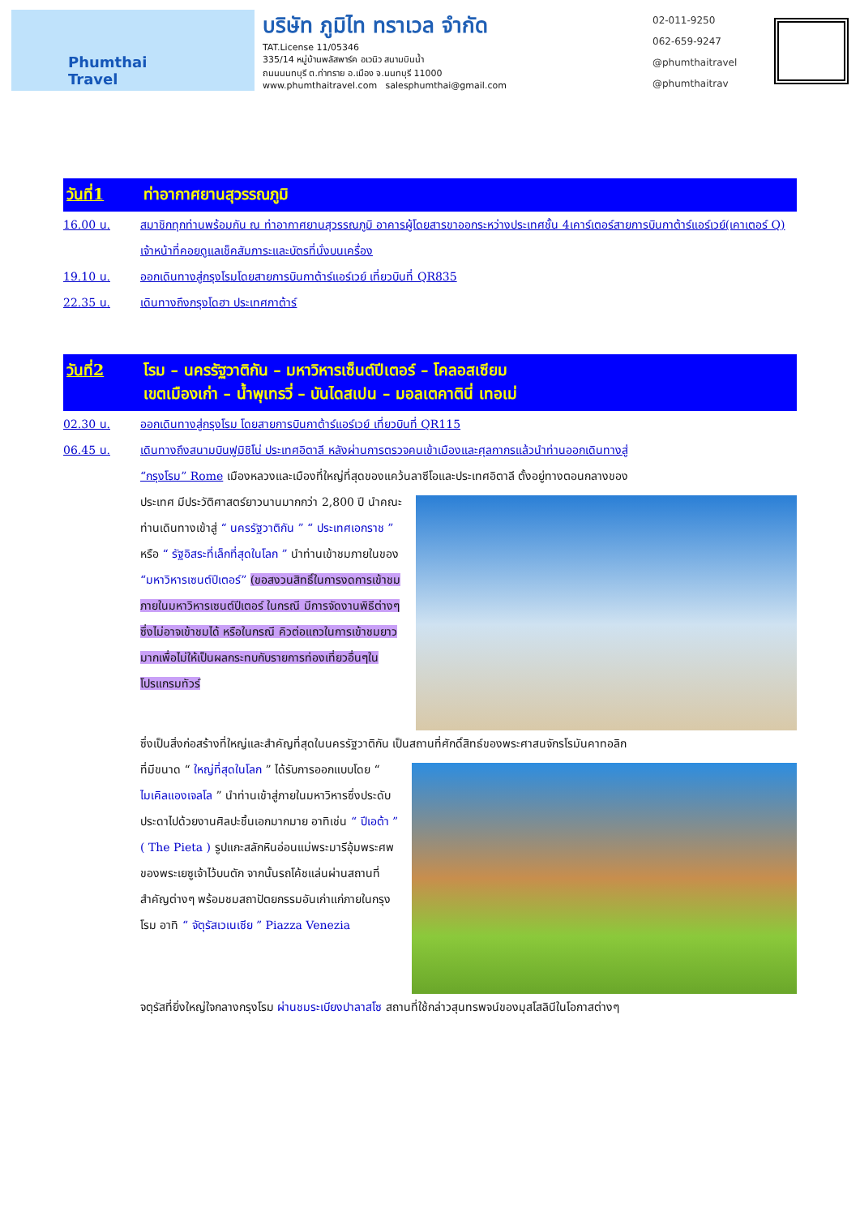Phumthai
Travel
บริษัท ภูมิไท ทราเวล จำกัด
TAT.License 11/05346
335/14 หมู่บ้านพลัสพาร์ค อเวนิว สนามบินน้ำ
ถนนนนทบุรี ต.ท่าทราย อ.เมือง จ.นนทบุรี 11000
www.phumthaitravel.com salesphumthai@gmail.com
02-011-9250
062-659-9247
@phumthaitravel
@phumthaitrav
วันที่1 ท่าอากาศยานสุวรรณภูมิ
16.00 น. สมาชิกทุกท่านพร้อมกัน ณ ท่าอากาศยานสุวรรณภูมิ อาคารผู้โดยสารขาออกระหว่างประเทศชั้น 4เคาร์เตอร์สายการบินกาต้าร์แอร์เวย์(เคาเตอร์ Q) เจ้าหน้าที่คอยดูแลเช็คสัมภาระและบัตรที่นั่งบนเครื่อง
19.10 น. ออกเดินทางสู่กรุงโรมโดยสายการบินกาต้าร์แอร์เวย์ เที่ยวบินที่ QR835
22.35 น. เดินทางถึงกรุงโดฮา ประเทศกาต้าร์
วันที่2 โรม – นครรัฐวาติกัน – มหาวิหารเซ็นต์ปีเตอร์ – โคลอสเซียม
เขตเมืองเก่า – น้ำพุเทรวี่ – บันไดสเปน – มอลเตคาตินี่ เทอเม่
02.30 น. ออกเดินทางสู่กรุงโรม โดยสายการบินกาต้าร์แอร์เวย์ เที่ยวบินที่ QR115
06.45 น. เดินทางถึงสนามบินฟูมิชิโน่ ประเทศอิตาลี หลังผ่านการตรวจคนเข้าเมืองและศุลกากรแล้วนำท่านออกเดินทางสู่
“กรุงโรม” Rome เมืองหลวงและเมืองที่ใหญ่ที่สุดของแคว้นลาซีโอและประเทศอิตาลี ตั้งอยู่ทางตอนกลางของ
ประเทศ มีประวัติศาสตร์ยาวนานมากกว่า 2,800 ปี นำคณะท่านเดินทางเข้าสู่ “ นครรัฐวาติกัน ” “ ประเทศเอกราช ” หรือ “ รัฐอิสระที่เล็กที่สุดในโลก ” นำท่านเข้าชมภายในของ “มหาวิหารเซนต์ปีเตอร์” (ขอสงวนสิทธิ์ในการงดการเข้าชมภายในมหาวิหารเซนต์ปีเตอร์ ในกรณี มีการจัดงานพิธีต่างๆ ซึ่งไม่อาจเข้าชมได้ หรือในกรณี คิวต่อแถวในการเข้าชมยาวมากเพื่อไม่ให้เป็นผลกระทบกับรายการท่องเที่ยวอื่นๆในโปรแกรมทัวร์
ซึ่งเป็นสิ่งก่อสร้างที่ใหญ่และสำคัญที่สุดในนครรัฐวาติกัน เป็นสถานที่ศักดิ์สิทธ์ของพระศาสนจักรโรมันคาทอลิก
ที่มีขนาด “ ใหญ่ที่สุดในโลก ” ได้รับการออกแบบโดย “ ไมเคิลแองเจลโล ” นำท่านเข้าสู่ภายในมหาวิหารซึ่งประดับประดาไปด้วยงานศิลปะชิ้นเอกมากมาย อาทิเช่น “ ปีเอต้า ” ( The Pieta ) รูปแกะสลักหินอ่อนแม่พระมารีอุ้มพระศพของพระเยซูเจ้าไว้บนตัก จากนั้นรถโค้ชแล่นผ่านสถานที่สำคัญต่างๆ พร้อมชมสถาปัตยกรรมอันเก่าแก่ภายในกรุงโรม อาทิ “ จัตุรัสเวเนเซีย ” Piazza Venezia
จตุรัสที่ยิ่งใหญ่ใจกลางกรุงโรม ผ่านชมระเบียงปาลาสโซ สถานที่ใช้กล่าวสุนทรพจน์ของมุสโสลินีในโอกาสต่างๆ